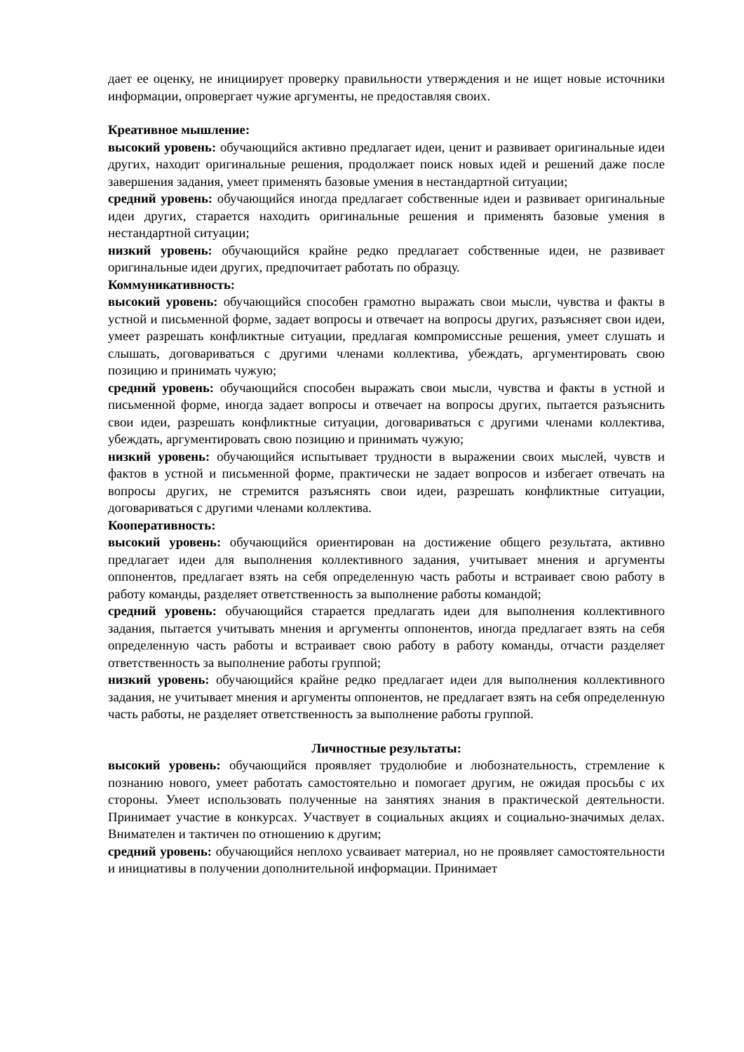дает ее оценку, не инициирует проверку правильности утверждения и не ищет новые источники информации, опровергает чужие аргументы, не предоставляя своих.
Креативное мышление:
высокий уровень: обучающийся активно предлагает идеи, ценит и развивает оригинальные идеи других, находит оригинальные решения, продолжает поиск новых идей и решений даже после завершения задания, умеет применять базовые умения в нестандартной ситуации;
средний уровень: обучающийся иногда предлагает собственные идеи и развивает оригинальные идеи других, старается находить оригинальные решения и применять базовые умения в нестандартной ситуации;
низкий уровень: обучающийся крайне редко предлагает собственные идеи, не развивает оригинальные идеи других, предпочитает работать по образцу.
Коммуникативность:
высокий уровень: обучающийся способен грамотно выражать свои мысли, чувства и факты в устной и письменной форме, задает вопросы и отвечает на вопросы других, разъясняет свои идеи, умеет разрешать конфликтные ситуации, предлагая компромиссные решения, умеет слушать и слышать, договариваться с другими членами коллектива, убеждать, аргументировать свою позицию и принимать чужую;
средний уровень: обучающийся способен выражать свои мысли, чувства и факты в устной и письменной форме, иногда задает вопросы и отвечает на вопросы других, пытается разъяснить свои идеи, разрешать конфликтные ситуации, договариваться с другими членами коллектива, убеждать, аргументировать свою позицию и принимать чужую;
низкий уровень: обучающийся испытывает трудности в выражении своих мыслей, чувств и фактов в устной и письменной форме, практически не задает вопросов и избегает отвечать на вопросы других, не стремится разъяснять свои идеи, разрешать конфликтные ситуации, договариваться с другими членами коллектива.
Кооперативность:
высокий уровень: обучающийся ориентирован на достижение общего результата, активно предлагает идеи для выполнения коллективного задания, учитывает мнения и аргументы оппонентов, предлагает взять на себя определенную часть работы и встраивает свою работу в работу команды, разделяет ответственность за выполнение работы командой;
средний уровень: обучающийся старается предлагать идеи для выполнения коллективного задания, пытается учитывать мнения и аргументы оппонентов, иногда предлагает взять на себя определенную часть работы и встраивает свою работу в работу команды, отчасти разделяет ответственность за выполнение работы группой;
низкий уровень: обучающийся крайне редко предлагает идеи для выполнения коллективного задания, не учитывает мнения и аргументы оппонентов, не предлагает взять на себя определенную часть работы, не разделяет ответственность за выполнение работы группой.
Личностные результаты:
высокий уровень: обучающийся проявляет трудолюбие и любознательность, стремление к познанию нового, умеет работать самостоятельно и помогает другим, не ожидая просьбы с их стороны. Умеет использовать полученные на занятиях знания в практической деятельности. Принимает участие в конкурсах. Участвует в социальных акциях и социально-значимых делах. Внимателен и тактичен по отношению к другим;
средний уровень: обучающийся неплохо усваивает материал, но не проявляет самостоятельности и инициативы в получении дополнительной информации. Принимает